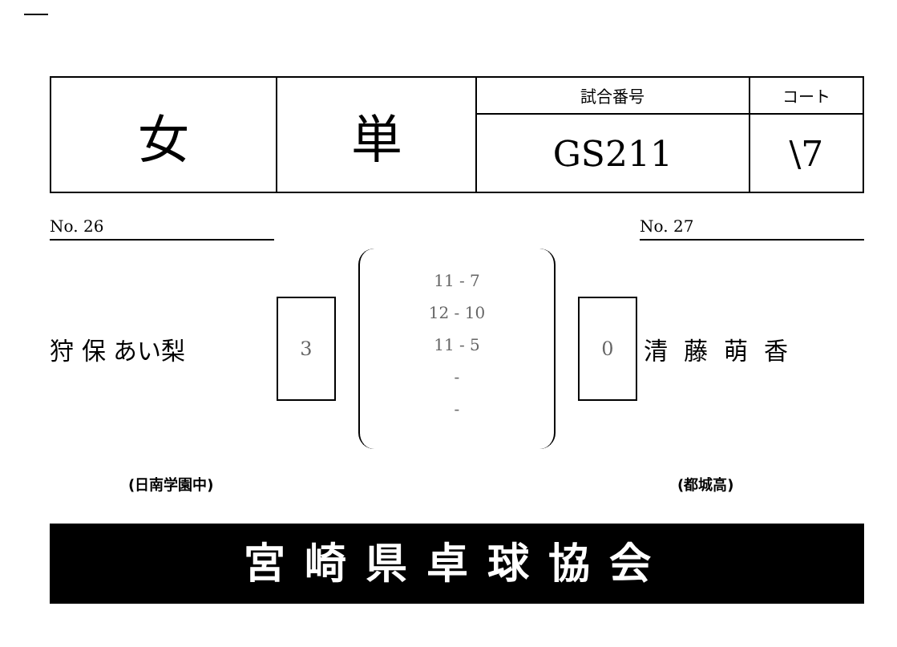| 女 | 単 | 試合番号 | コート |
| | | GS211 | \7 |
No. 26 No. 27
狩 保 あい梨
3
11 - 7
12 - 10
11 - 5
-
-
0
清藤萌香
(日南学園中) (都城高)
宮崎県卓球協会